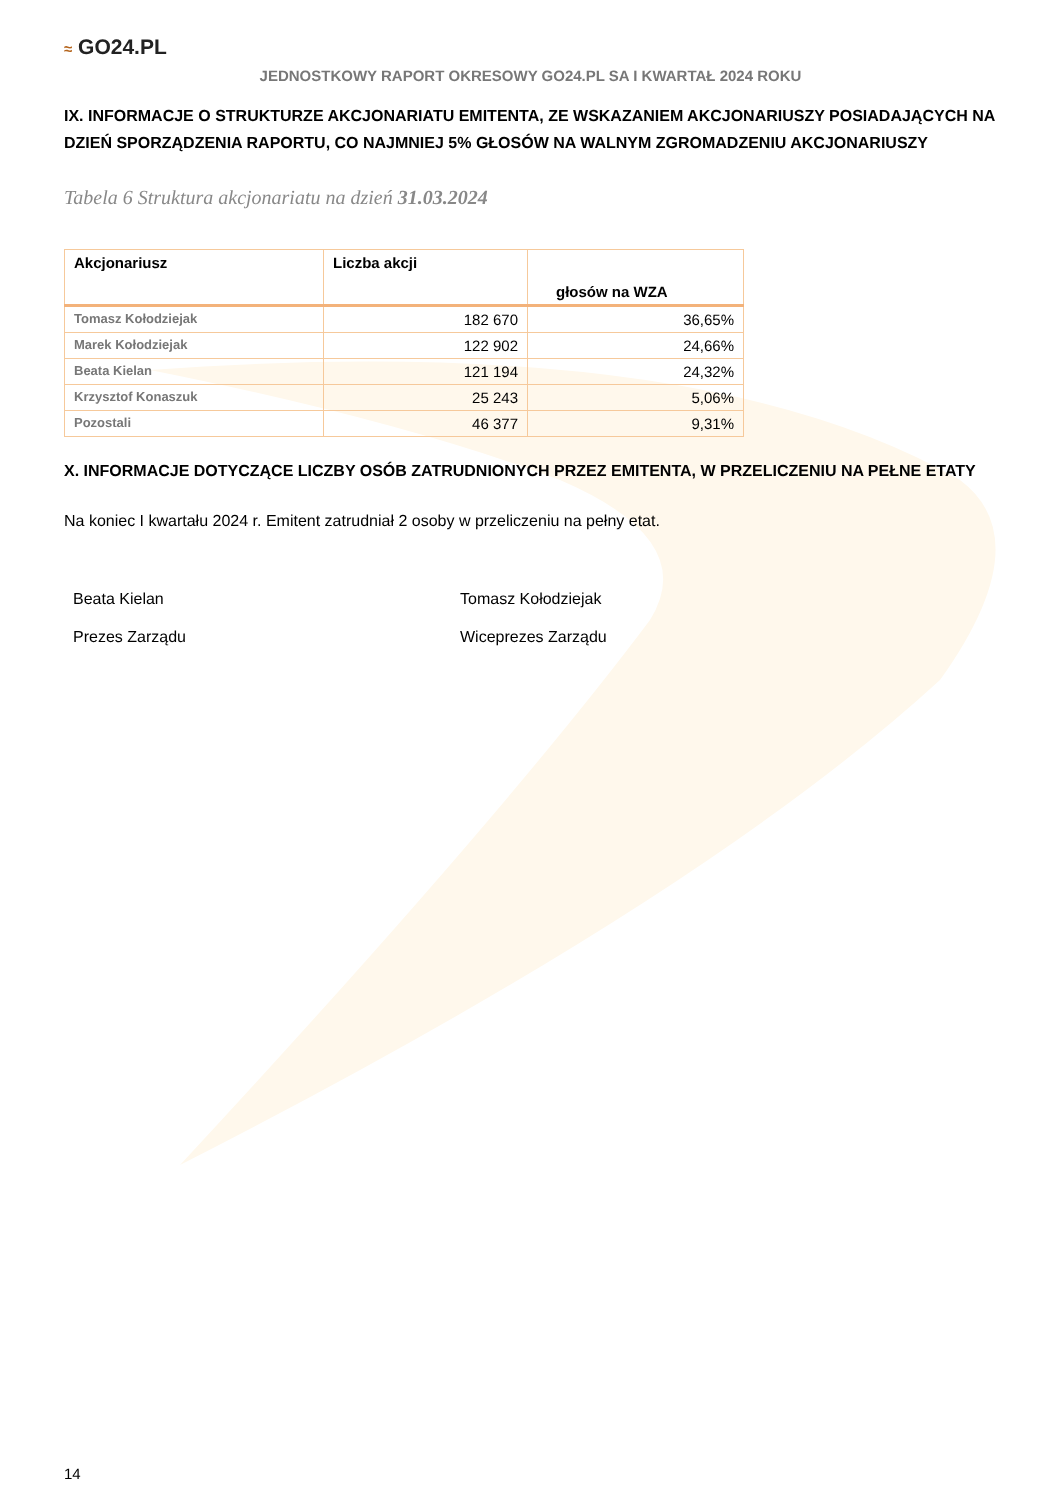≈ GO24.PL
JEDNOSTKOWY RAPORT OKRESOWY GO24.PL SA I KWARTAŁ 2024 ROKU
IX. INFORMACJE O STRUKTURZE AKCJONARIATU EMITENTA, ZE WSKAZANIEM AKCJONARIUSZY POSIADAJĄCYCH NA DZIEŃ SPORZĄDZENIA RAPORTU, CO NAJMNIEJ 5% GŁOSÓW NA WALNYM ZGROMADZENIU AKCJONARIUSZY
Tabela 6 Struktura akcjonariatu na dzień 31.03.2024
| Akcjonariusz | Liczba akcji | głosów na WZA |
| --- | --- | --- |
| Tomasz Kołodziejak | 182 670 | 36,65% |
| Marek Kołodziejak | 122 902 | 24,66% |
| Beata Kielan | 121 194 | 24,32% |
| Krzysztof Konaszuk | 25 243 | 5,06% |
| Pozostali | 46 377 | 9,31% |
X. INFORMACJE DOTYCZĄCE LICZBY OSÓB ZATRUDNIONYCH PRZEZ EMITENTA, W PRZELICZENIU NA PEŁNE ETATY
Na koniec I kwartału 2024 r. Emitent zatrudniał 2 osoby w przeliczeniu na pełny etat.
Beata Kielan
Prezes Zarządu
Tomasz Kołodziejak
Wiceprezes Zarządu
14